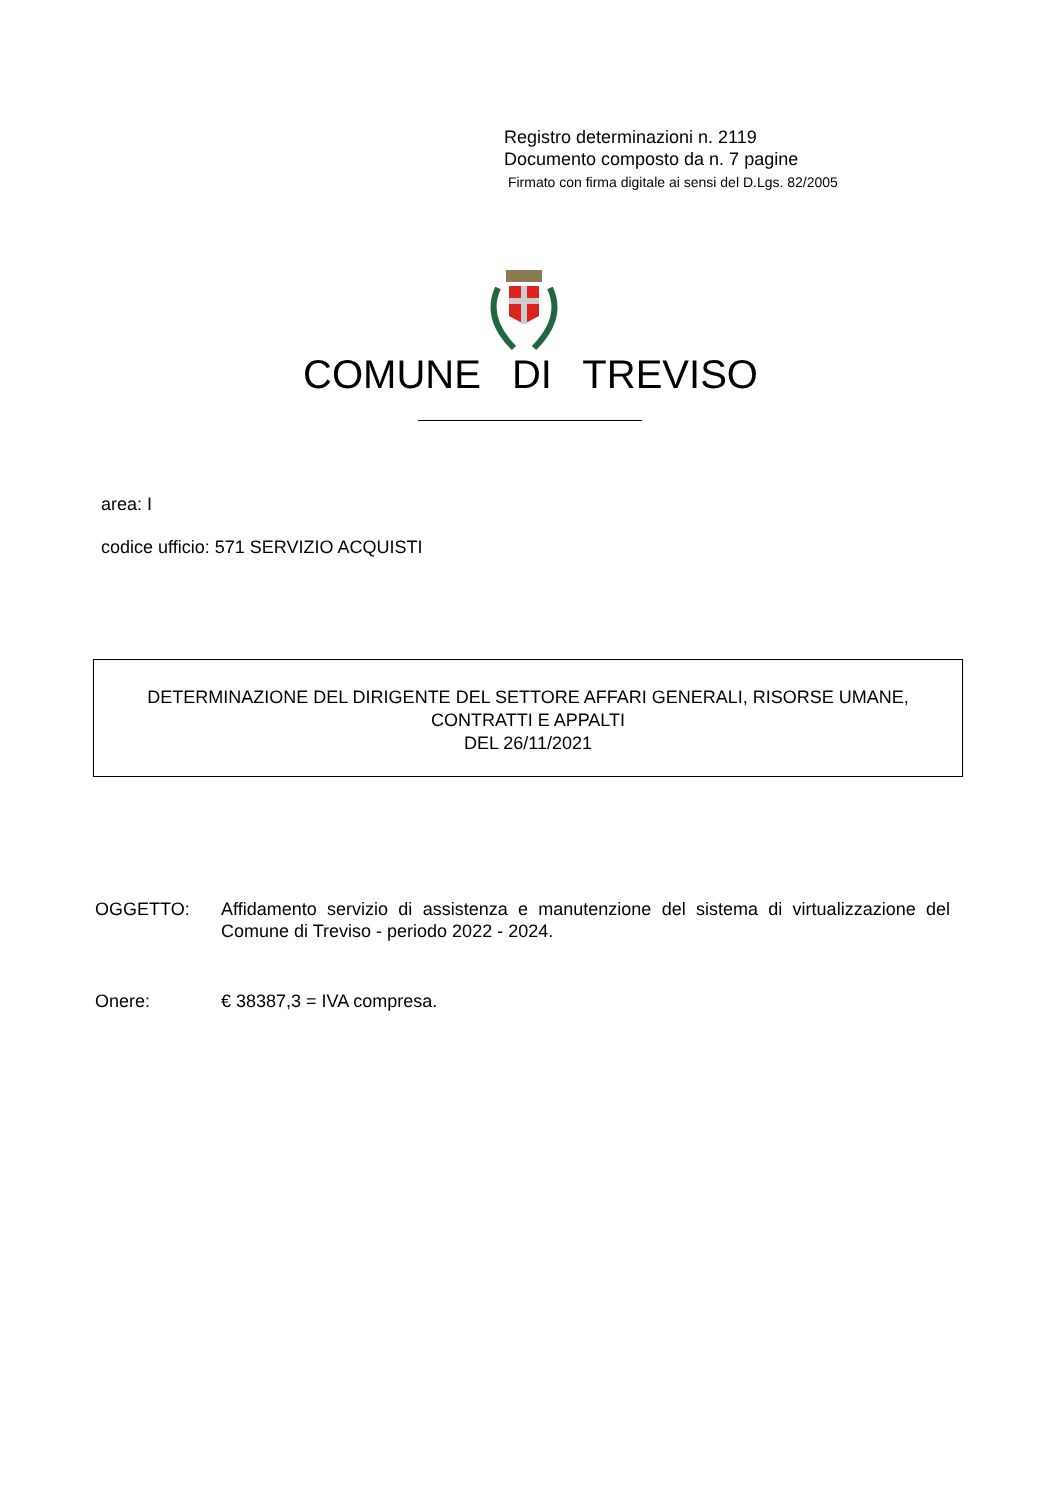Registro determinazioni n. 2119
Documento composto da n. 7 pagine
Firmato con firma digitale ai sensi del D.Lgs. 82/2005
COMUNE DI TREVISO
area: I
codice ufficio: 571 SERVIZIO ACQUISTI
DETERMINAZIONE DEL DIRIGENTE DEL SETTORE AFFARI GENERALI, RISORSE UMANE,
CONTRATTI E APPALTI
DEL 26/11/2021
OGGETTO: Affidamento servizio di assistenza e manutenzione del sistema di virtualizzazione del Comune di Treviso - periodo 2022 - 2024.
Onere: € 38387,3 = IVA compresa.